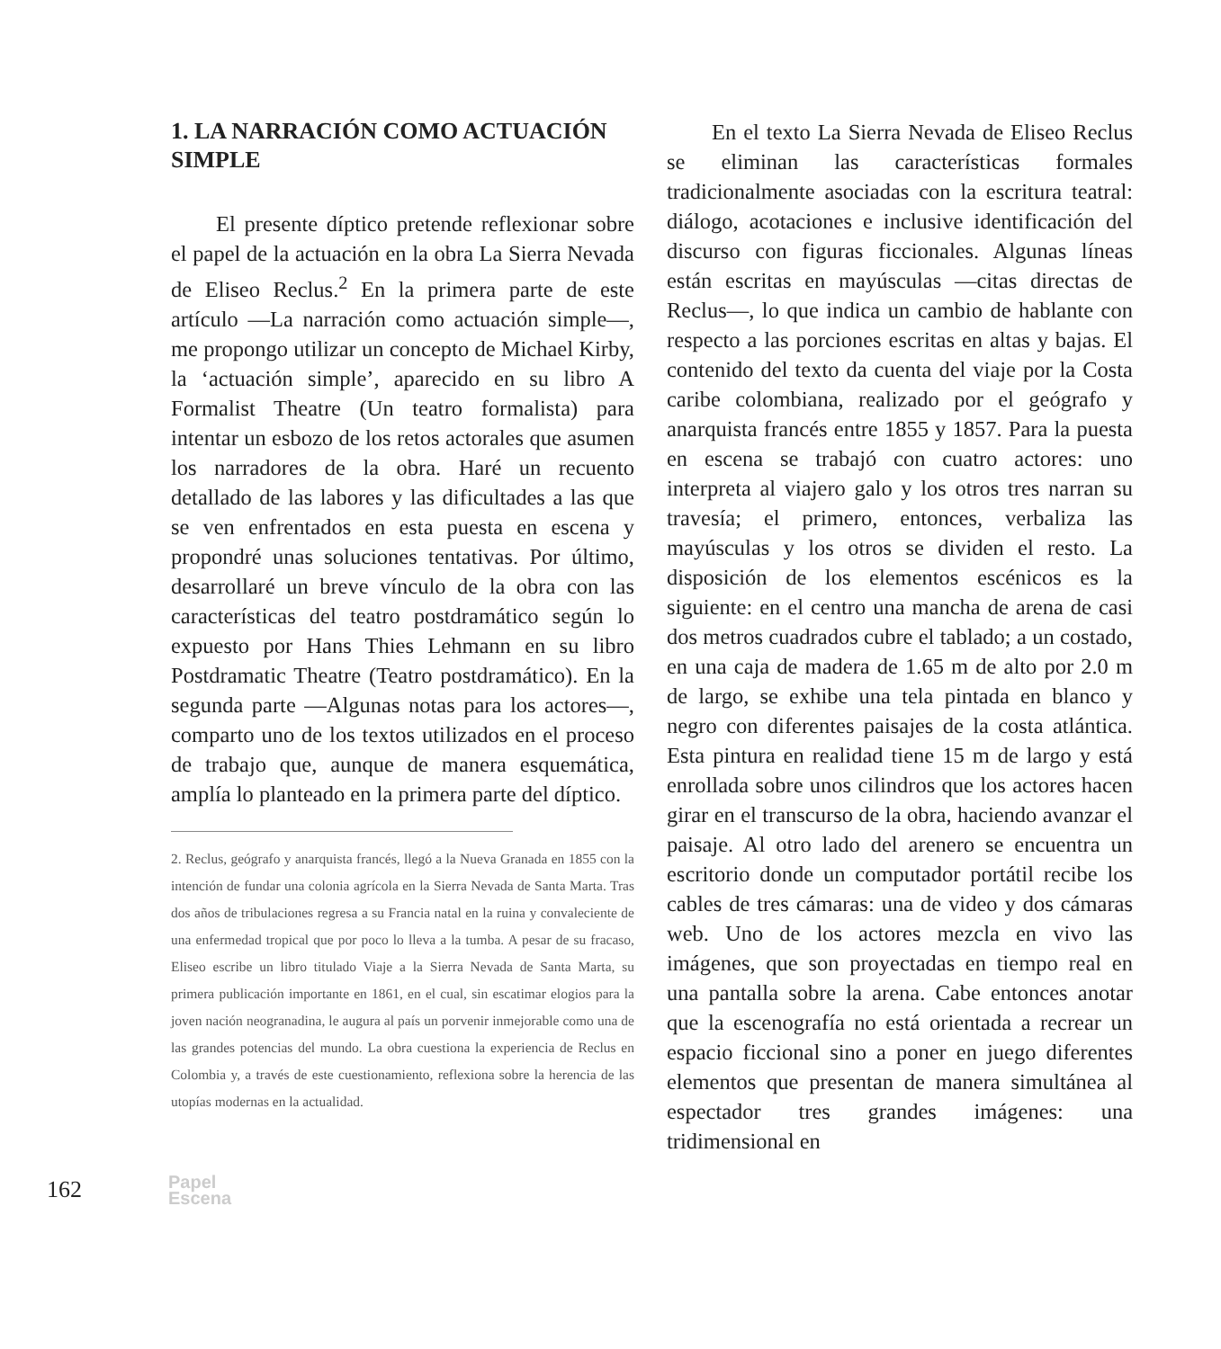1. LA NARRACIÓN COMO ACTUACIÓN SIMPLE
El presente díptico pretende reflexionar sobre el papel de la actuación en la obra La Sierra Nevada de Eliseo Reclus.<sup>2</sup> En la primera parte de este artículo —La narración como actuación simple—, me propongo utilizar un concepto de Michael Kirby, la ‘actuación simple’, aparecido en su libro A Formalist Theatre (Un teatro formalista) para intentar un esbozo de los retos actorales que asumen los narradores de la obra. Haré un recuento detallado de las labores y las dificultades a las que se ven enfrentados en esta puesta en escena y propondré unas soluciones tentativas. Por último, desarrollaré un breve vínculo de la obra con las características del teatro postdramático según lo expuesto por Hans Thies Lehmann en su libro Postdramatic Theatre (Teatro postdramático). En la segunda parte —Algunas notas para los actores—, comparto uno de los textos utilizados en el proceso de trabajo que, aunque de manera esquemática, amplía lo planteado en la primera parte del díptico.
2. Reclus, geógrafo y anarquista francés, llegó a la Nueva Granada en 1855 con la intención de fundar una colonia agrícola en la Sierra Nevada de Santa Marta. Tras dos años de tribulaciones regresa a su Francia natal en la ruina y convaleciente de una enfermedad tropical que por poco lo lleva a la tumba. A pesar de su fracaso, Eliseo escribe un libro titulado Viaje a la Sierra Nevada de Santa Marta, su primera publicación importante en 1861, en el cual, sin escatimar elogios para la joven nación neogranadina, le augura al país un porvenir inmejorable como una de las grandes potencias del mundo. La obra cuestiona la experiencia de Reclus en Colombia y, a través de este cuestionamiento, reflexiona sobre la herencia de las utopías modernas en la actualidad.
En el texto La Sierra Nevada de Eliseo Reclus se eliminan las características formales tradicionalmente asociadas con la escritura teatral: diálogo, acotaciones e inclusive identificación del discurso con figuras ficcionales. Algunas líneas están escritas en mayúsculas —citas directas de Reclus—, lo que indica un cambio de hablante con respecto a las porciones escritas en altas y bajas. El contenido del texto da cuenta del viaje por la Costa caribe colombiana, realizado por el geógrafo y anarquista francés entre 1855 y 1857. Para la puesta en escena se trabajó con cuatro actores: uno interpreta al viajero galo y los otros tres narran su travesía; el primero, entonces, verbaliza las mayúsculas y los otros se dividen el resto. La disposición de los elementos escénicos es la siguiente: en el centro una mancha de arena de casi dos metros cuadrados cubre el tablado; a un costado, en una caja de madera de 1.65 m de alto por 2.0 m de largo, se exhibe una tela pintada en blanco y negro con diferentes paisajes de la costa atlántica. Esta pintura en realidad tiene 15 m de largo y está enrollada sobre unos cilindros que los actores hacen girar en el transcurso de la obra, haciendo avanzar el paisaje. Al otro lado del arenero se encuentra un escritorio donde un computador portátil recibe los cables de tres cámaras: una de video y dos cámaras web. Uno de los actores mezcla en vivo las imágenes, que son proyectadas en tiempo real en una pantalla sobre la arena. Cabe entonces anotar que la escenografía no está orientada a recrear un espacio ficcional sino a poner en juego diferentes elementos que presentan de manera simultánea al espectador tres grandes imágenes: una tridimensional en
162
Papel
Escena